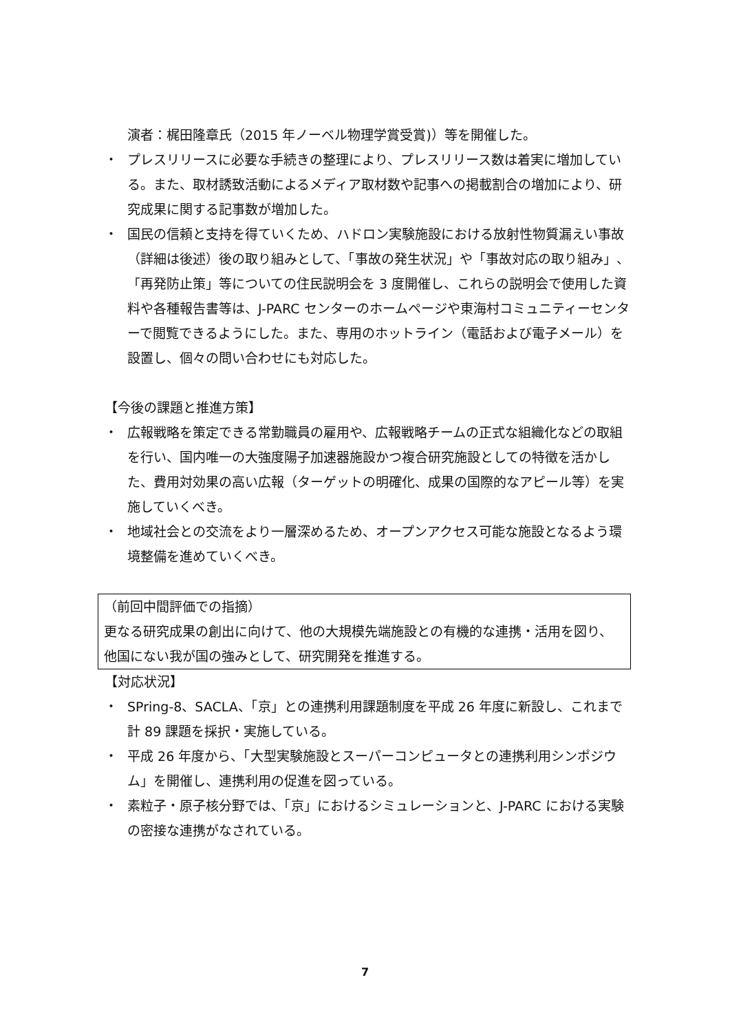演者：梶田隆章氏（2015 年ノーベル物理学賞受賞)）等を開催した。
・ プレスリリースに必要な手続きの整理により、プレスリリース数は着実に増加している。また、取材誘致活動によるメディア取材数や記事への掲載割合の増加により、研究成果に関する記事数が増加した。
・ 国民の信頼と支持を得ていくため、ハドロン実験施設における放射性物質漏えい事故（詳細は後述）後の取り組みとして、「事故の発生状況」や「事故対応の取り組み」、「再発防止策」等についての住民説明会を 3 度開催し、これらの説明会で使用した資料や各種報告書等は、J-PARC センターのホームページや東海村コミュニティーセンターで閲覧できるようにした。また、専用のホットライン（電話および電子メール）を設置し、個々の問い合わせにも対応した。
【今後の課題と推進方策】
・ 広報戦略を策定できる常勤職員の雇用や、広報戦略チームの正式な組織化などの取組を行い、国内唯一の大強度陽子加速器施設かつ複合研究施設としての特徴を活かした、費用対効果の高い広報（ターゲットの明確化、成果の国際的なアピール等）を実施していくべき。
・ 地域社会との交流をより一層深めるため、オープンアクセス可能な施設となるよう環境整備を進めていくべき。
（前回中間評価での指摘）
更なる研究成果の創出に向けて、他の大規模先端施設との有機的な連携・活用を図り、他国にない我が国の強みとして、研究開発を推進する。
【対応状況】
・ SPring-8、SACLA、「京」との連携利用課題制度を平成 26 年度に新設し、これまで計 89 課題を採択・実施している。
・ 平成 26 年度から、「大型実験施設とスーパーコンピュータとの連携利用シンポジウム」を開催し、連携利用の促進を図っている。
・ 素粒子・原子核分野では、「京」におけるシミュレーションと、J-PARC における実験の密接な連携がなされている。
7